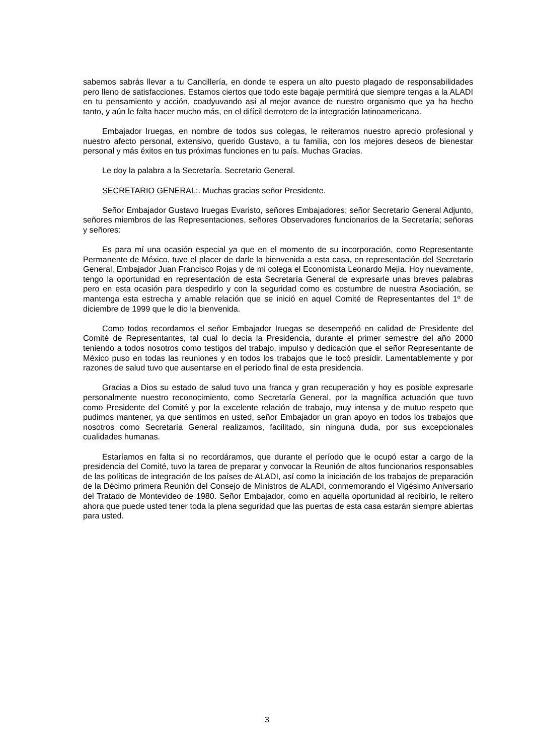sabemos sabrás llevar a tu Cancillería, en donde te espera un alto puesto plagado de responsabilidades pero lleno de satisfacciones. Estamos ciertos que todo este bagaje permitirá que siempre tengas a la ALADI en tu pensamiento y acción, coadyuvando así al mejor avance de nuestro organismo que ya ha hecho tanto, y aún le falta hacer mucho más, en el difícil derrotero de la integración latinoamericana.
Embajador Iruegas, en nombre de todos sus colegas, le reiteramos nuestro aprecio profesional y nuestro afecto personal, extensivo, querido Gustavo, a tu familia, con los mejores deseos de bienestar personal y más éxitos en tus próximas funciones en tu país. Muchas Gracias.
Le doy la palabra a la Secretaría. Secretario General.
SECRETARIO GENERAL:. Muchas gracias señor Presidente.
Señor Embajador Gustavo Iruegas Evaristo, señores Embajadores; señor Secretario General Adjunto, señores miembros de las Representaciones, señores Observadores funcionarios de la Secretaría; señoras y señores:
Es para mí una ocasión especial ya que en el momento de su incorporación, como Representante Permanente de México, tuve el placer de darle la bienvenida a esta casa, en representación del Secretario General, Embajador Juan Francisco Rojas y de mi colega el Economista Leonardo Mejía. Hoy nuevamente, tengo la oportunidad en representación de esta Secretaría General de expresarle unas breves palabras pero en esta ocasión para despedirlo y con la seguridad como es costumbre de nuestra Asociación, se mantenga esta estrecha y amable relación que se inició en aquel Comité de Representantes del 1º de diciembre de 1999 que le dio la bienvenida.
Como todos recordamos el señor Embajador Iruegas se desempeñó en calidad de Presidente del Comité de Representantes, tal cual lo decía la Presidencia, durante el primer semestre del año 2000 teniendo a todos nosotros como testigos del trabajo, impulso y dedicación que el señor Representante de México puso en todas las reuniones y en todos los trabajos que le tocó presidir. Lamentablemente y por razones de salud tuvo que ausentarse en el período final de esta presidencia.
Gracias a Dios su estado de salud tuvo una franca y gran recuperación y hoy es posible expresarle personalmente nuestro reconocimiento, como Secretaría General, por la magnífica actuación que tuvo como Presidente del Comité y por la excelente relación de trabajo, muy intensa y de mutuo respeto que pudimos mantener, ya que sentimos en usted, señor Embajador un gran apoyo en todos los trabajos que nosotros como Secretaría General realizamos, facilitado, sin ninguna duda, por sus excepcionales cualidades humanas.
Estaríamos en falta si no recordáramos, que durante el período que le ocupó estar a cargo de la presidencia del Comité, tuvo la tarea de preparar y convocar la Reunión de altos funcionarios responsables de las políticas de integración de los países de ALADI, así como la iniciación de los trabajos de preparación de la Décimo primera Reunión del Consejo de Ministros de ALADI, conmemorando el Vigésimo Aniversario del Tratado de Montevideo de 1980. Señor Embajador, como en aquella oportunidad al recibirlo, le reitero ahora que puede usted tener toda la plena seguridad que las puertas de esta casa estarán siempre abiertas para usted.
3